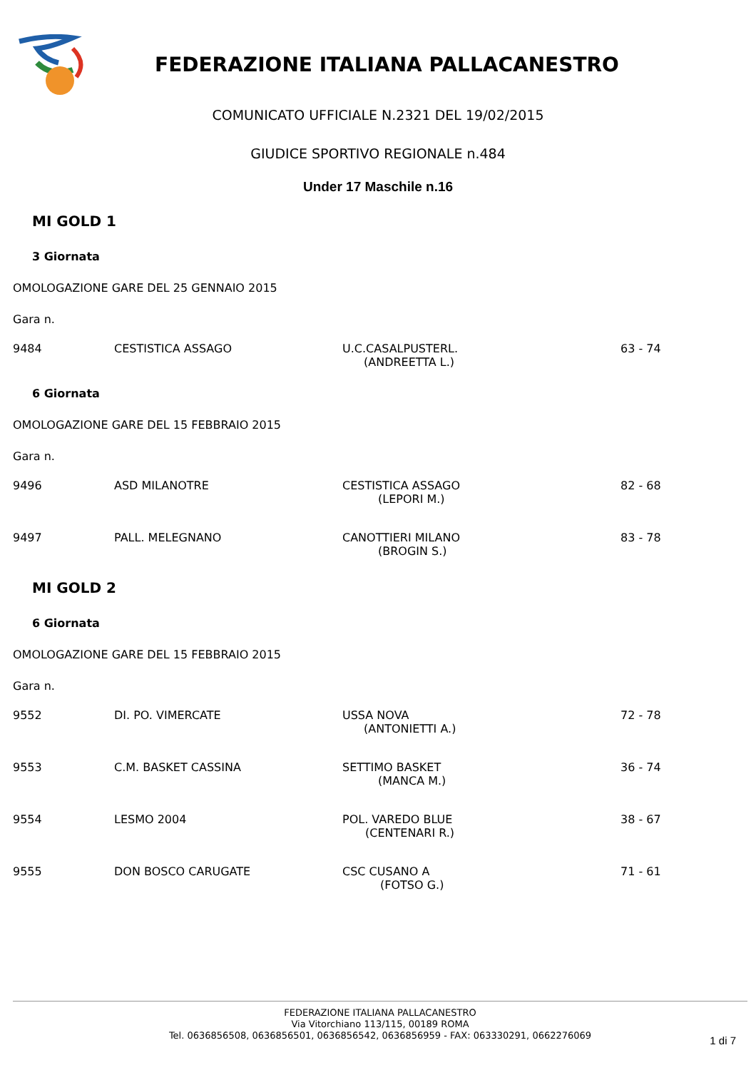FEDERAZIONE ITALIANA PALLACANESTRO
COMUNICATO UFFICIALE N.2321 DEL 19/02/2015
GIUDICE SPORTIVO REGIONALE n.484
Under 17 Maschile n.16
MI GOLD 1
3 Giornata
OMOLOGAZIONE GARE DEL 25 GENNAIO 2015
Gara n.
| 9484 | CESTISTICA ASSAGO | U.C.CASALPUSTERL. (ANDREETTA L.) | 63 - 74 |
6 Giornata
OMOLOGAZIONE GARE DEL 15 FEBBRAIO 2015
Gara n.
| 9496 | ASD MILANOTRE | CESTISTICA ASSAGO (LEPORI M.) | 82 - 68 |
| 9497 | PALL. MELEGNANO | CANOTTIERI MILANO (BROGIN S.) | 83 - 78 |
MI GOLD 2
6 Giornata
OMOLOGAZIONE GARE DEL 15 FEBBRAIO 2015
Gara n.
| 9552 | DI. PO. VIMERCATE | USSA NOVA (ANTONIETTI A.) | 72 - 78 |
| 9553 | C.M. BASKET CASSINA | SETTIMO BASKET (MANCA M.) | 36 - 74 |
| 9554 | LESMO 2004 | POL. VAREDO BLUE (CENTENARI R.) | 38 - 67 |
| 9555 | DON BOSCO CARUGATE | CSC CUSANO A (FOTSO G.) | 71 - 61 |
FEDERAZIONE ITALIANA PALLACANESTRO
Via Vitorchiano 113/115, 00189 ROMA
Tel. 0636856508, 0636856501, 0636856542, 0636856959 - FAX: 063330291, 0662276069
1 di 7